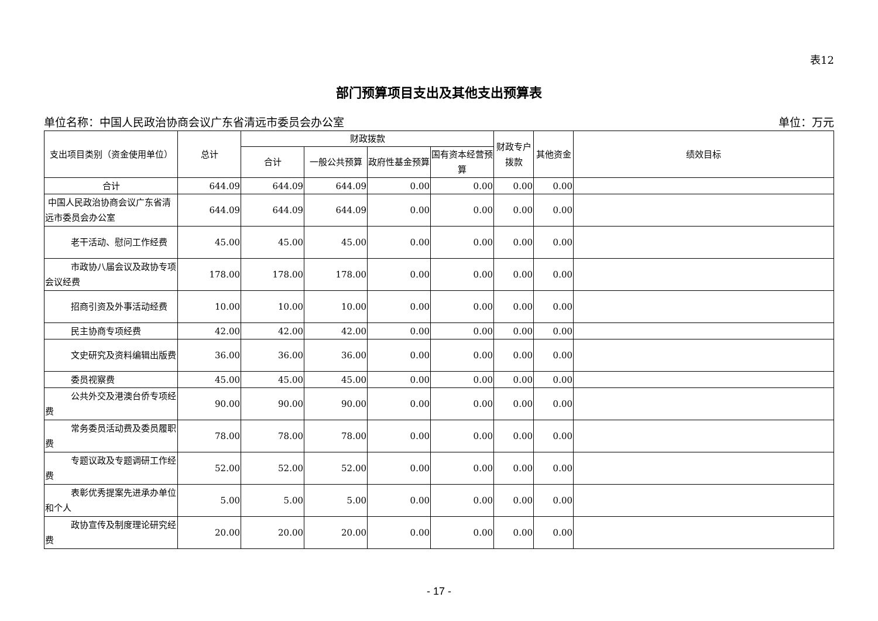表12
部门预算项目支出及其他支出预算表
单位名称：中国人民政治协商会议广东省清远市委员会办公室 单位：万元
| 支出项目类别（资金使用单位） | 总计 | 财政拨款 | | | | 财政专户拨款 | 其他资金 | 绩效目标 |
| --- | --- | --- | --- | --- | --- | --- | --- | --- |
| | | 合计 | 一般公共预算 | 政府性基金预算 | 国有资本经营预算 | | | |
| 合计 | 644.09 | 644.09 | 644.09 | 0.00 | 0.00 | 0.00 | 0.00 | |
| 中国人民政治协商会议广东省清远市委员会办公室 | 644.09 | 644.09 | 644.09 | 0.00 | 0.00 | 0.00 | 0.00 | |
| 老干活动、慰问工作经费 | 45.00 | 45.00 | 45.00 | 0.00 | 0.00 | 0.00 | 0.00 | |
| 市政协八届会议及政协专项会议经费 | 178.00 | 178.00 | 178.00 | 0.00 | 0.00 | 0.00 | 0.00 | |
| 招商引资及外事活动经费 | 10.00 | 10.00 | 10.00 | 0.00 | 0.00 | 0.00 | 0.00 | |
| 民主协商专项经费 | 42.00 | 42.00 | 42.00 | 0.00 | 0.00 | 0.00 | 0.00 | |
| 文史研究及资料编辑出版费 | 36.00 | 36.00 | 36.00 | 0.00 | 0.00 | 0.00 | 0.00 | |
| 委员视察费 | 45.00 | 45.00 | 45.00 | 0.00 | 0.00 | 0.00 | 0.00 | |
| 公共外交及港澳台侨专项经费 | 90.00 | 90.00 | 90.00 | 0.00 | 0.00 | 0.00 | 0.00 | |
| 常务委员活动费及委员履职费 | 78.00 | 78.00 | 78.00 | 0.00 | 0.00 | 0.00 | 0.00 | |
| 专题议政及专题调研工作经费 | 52.00 | 52.00 | 52.00 | 0.00 | 0.00 | 0.00 | 0.00 | |
| 表彰优秀提案先进承办单位和个人 | 5.00 | 5.00 | 5.00 | 0.00 | 0.00 | 0.00 | 0.00 | |
| 政协宣传及制度理论研究经费 | 20.00 | 20.00 | 20.00 | 0.00 | 0.00 | 0.00 | 0.00 | |
- 17 -